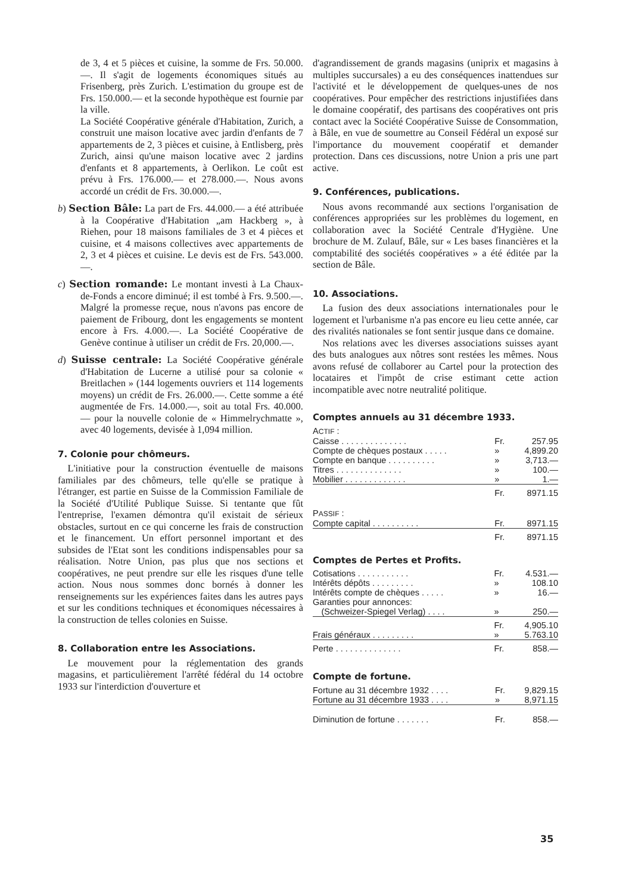de 3, 4 et 5 pièces et cuisine, la somme de Frs. 50.000.—. Il s'agit de logements économiques situés au Frisenberg, près Zurich. L'estimation du groupe est de Frs. 150.000.— et la seconde hypothèque est fournie par la ville.
La Société Coopérative générale d'Habitation, Zurich, a construit une maison locative avec jardin d'enfants de 7 appartements de 2, 3 pièces et cuisine, à Entlisberg, près Zurich, ainsi qu'une maison locative avec 2 jardins d'enfants et 8 appartements, à Oerlikon. Le coût est prévu à Frs. 176.000.— et 278.000.—. Nous avons accordé un crédit de Frs. 30.000.—.
b) Section Bâle: La part de Frs. 44.000.— a été attribuée à la Coopérative d'Habitation „am Hackberg », à Riehen, pour 18 maisons familiales de 3 et 4 pièces et cuisine, et 4 maisons collectives avec appartements de 2, 3 et 4 pièces et cuisine. Le devis est de Frs. 543.000.—.
c) Section romande: Le montant investi à La Chaux-de-Fonds a encore diminué; il est tombé à Frs. 9.500.—. Malgré la promesse reçue, nous n'avons pas encore de paiement de Fribourg, dont les engagements se montent encore à Frs. 4.000.—. La Société Coopérative de Genève continue à utiliser un crédit de Frs. 20,000.—.
d) Suisse centrale: La Société Coopérative générale d'Habitation de Lucerne a utilisé pour sa colonie « Breitlachen » (144 logements ouvriers et 114 logements moyens) un crédit de Frs. 26.000.—. Cette somme a été augmentée de Frs. 14.000.—, soit au total Frs. 40.000.— pour la nouvelle colonie de « Himmelrychmatte », avec 40 logements, devisée à 1,094 million.
7. Colonie pour chômeurs.
 L'initiative pour la construction éventuelle de maisons familiales par des chômeurs, telle qu'elle se pratique à l'étranger, est partie en Suisse de la Commission Familiale de la Société d'Utilité Publique Suisse. Si tentante que fût l'entreprise, l'examen démontra qu'il existait de sérieux obstacles, surtout en ce qui concerne les frais de construction et le financement. Un effort personnel important et des subsides de l'Etat sont les conditions indispensables pour sa réalisation. Notre Union, pas plus que nos sections et coopératives, ne peut prendre sur elle les risques d'une telle action. Nous nous sommes donc bornés à donner les renseignements sur les expériences faites dans les autres pays et sur les conditions techniques et économiques nécessaires à la construction de telles colonies en Suisse.
8. Collaboration entre les Associations.
 Le mouvement pour la réglementation des grands magasins, et particulièrement l'arrêté fédéral du 14 octobre 1933 sur l'interdiction d'ouverture et
d'agrandissement de grands magasins (uniprix et magasins à multiples succursales) a eu des conséquences inattendues sur l'activité et le développement de quelques-unes de nos coopératives. Pour empêcher des restrictions injustifiées dans le domaine coopératif, des partisans des coopératives ont pris contact avec la Société Coopérative Suisse de Consommation, à Bâle, en vue de soumettre au Conseil Fédéral un exposé sur l'importance du mouvement coopératif et demander protection. Dans ces discussions, notre Union a pris une part active.
9. Conférences, publications.
 Nous avons recommandé aux sections l'organisation de conférences appropriées sur les problèmes du logement, en collaboration avec la Société Centrale d'Hygiène. Une brochure de M. Zulauf, Bâle, sur « Les bases financières et la comptabilité des sociétés coopératives » a été éditée par la section de Bâle.
10. Associations.
 La fusion des deux associations internationales pour le logement et l'urbanisme n'a pas encore eu lieu cette année, car des rivalités nationales se font sentir jusque dans ce domaine.
 Nos relations avec les diverses associations suisses ayant des buts analogues aux nôtres sont restées les mêmes. Nous avons refusé de collaborer au Cartel pour la protection des locataires et l'impôt de crise estimant cette action incompatible avec notre neutralité politique.
Comptes annuels au 31 décembre 1933.
| A CTIF : | | |
| Caisse . . . . . . . . . . . . . . | Fr. | 257.95 |
| Compte de chèques postaux . . . . . | » | 4,899.20 |
| Compte en banque . . . . . . . . . . | » | 3,713.— |
| Titres . . . . . . . . . . . . . . | » | 100.— |
| Mobilier . . . . . . . . . . . . . | » | 1.— |
| | Fr. | 8971.15 |
| P ASSIF : | | |
| Compte capital . . . . . . . . . . | Fr. | 8971.15 |
| | Fr. | 8971.15 |
Comptes de Pertes et Profits.
| Cotisations . . . . . . . . . . . | Fr. | 4.531.— |
| Intérêts dépôts . . . . . . . . . | » | 108.10 |
| Intérêts compte de chèques . . . . . | » | 16.— |
| Garanties pour annonces: | | |
| (Schweizer-Spiegel Verlag) . . . . | » | 250.— |
| | Fr. | 4,905.10 |
| Frais généraux . . . . . . . . . | » | 5.763.10 |
| Perte . . . . . . . . . . . . . . | Fr. | 858.— |
Compte de fortune.
| Fortune au 31 décembre 1932 . . . . | Fr. | 9,829.15 |
| Fortune au 31 décembre 1933 . . . . | » | 8,971.15 |
| Diminution de fortune . . . . . . . | Fr. | 858.— |
35